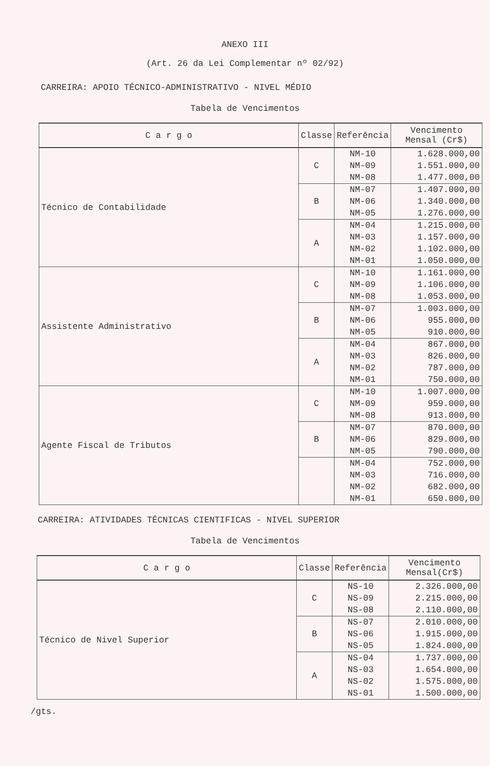ANEXO III
(Art. 26 da Lei Complementar nº 02/92)
CARREIRA: APOIO TÉCNICO-ADMINISTRATIVO - NIVEL MÉDIO
Tabela de Vencimentos
| C a r g o | Classe | Referência | Vencimento Mensal (Cr$) |
| --- | --- | --- | --- |
| Técnico de Contabilidade | C | NM-10 NM-09 NM-08 | 1.628.000,00 1.551.000,00 1.477.000,00 |
| | B | NM-07 NM-06 NM-05 | 1.407.000,00 1.340.000,00 1.276.000,00 |
| | A | NM-04 NM-03 NM-02 NM-01 | 1.215.000,00 1.157.000,00 1.102.000,00 1.050.000,00 |
| Assistente Administrativo | C | NM-10 NM-09 NM-08 | 1.161.000,00 1.106.000,00 1.053.000,00 |
| | B | NM-07 NM-06 NM-05 | 1.003.000,00 955.000,00 910.000,00 |
| | A | NM-04 NM-03 NM-02 NM-01 | 867.000,00 826.000,00 787.000,00 750.000,00 |
| Agente Fiscal de Tributos | C | NM-10 NM-09 NM-08 | 1.007.000,00 959.000,00 913.000,00 |
| | B | NM-07 NM-06 NM-05 | 870.000,00 829.000,00 790.000,00 |
| | | NM-04 NM-03 NM-02 NM-01 | 752.000,00 716.000,00 682.000,00 650.000,00 |
CARREIRA: ATIVIDADES TÉCNICAS CIENTIFICAS - NIVEL SUPERIOR
Tabela de Vencimentos
| C a r g o | Classe | Referência | Vencimento Mensal(Cr$) |
| --- | --- | --- | --- |
| Técnico de Nivel Superior | C | NS-10 NS-09 NS-08 | 2.326.000,00 2.215.000,00 2.110.000,00 |
| | B | NS-07 NS-06 NS-05 | 2.010.000,00 1.915.000,00 1.824.000,00 |
| | A | NS-04 NS-03 NS-02 NS-01 | 1.737.000,00 1.654.000,00 1.575.000,00 1.500.000,00 |
/gts.